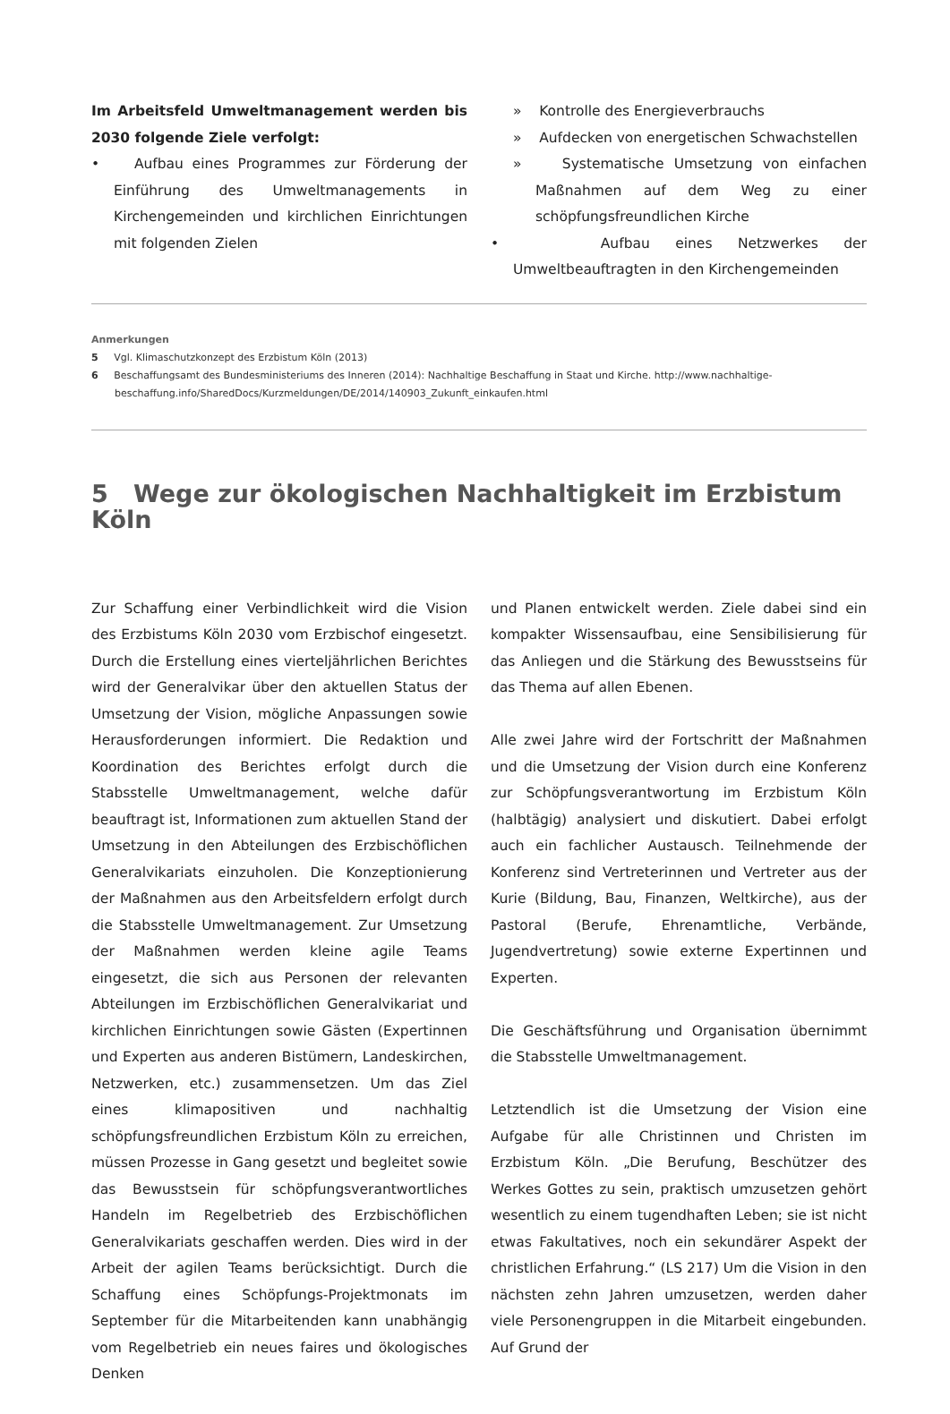Im Arbeitsfeld Umweltmanagement werden bis 2030 folgende Ziele verfolgt:
• Aufbau eines Programmes zur Förderung der Einführung des Umweltmanagements in Kirchengemeinden und kirchlichen Einrichtungen mit folgenden Zielen
» Kontrolle des Energieverbrauchs
» Aufdecken von energetischen Schwachstellen
» Systematische Umsetzung von einfachen Maßnahmen auf dem Weg zu einer schöpfungsfreundlichen Kirche
• Aufbau eines Netzwerkes der Umweltbeauftragten in den Kirchengemeinden
Anmerkungen
5 Vgl. Klimaschutzkonzept des Erzbistum Köln (2013)
6 Beschaffungsamt des Bundesministeriums des Inneren (2014): Nachhaltige Beschaffung in Staat und Kirche. http://www.nachhaltige-beschaffung.info/SharedDocs/Kurzmeldungen/DE/2014/140903_Zukunft_einkaufen.html
5 Wege zur ökologischen Nachhaltigkeit im Erzbistum Köln
Zur Schaffung einer Verbindlichkeit wird die Vision des Erzbistums Köln 2030 vom Erzbischof eingesetzt. Durch die Erstellung eines vierteljährlichen Berichtes wird der Generalvikar über den aktuellen Status der Umsetzung der Vision, mögliche Anpassungen sowie Herausforderungen informiert. Die Redaktion und Koordination des Berichtes erfolgt durch die Stabsstelle Umweltmanagement, welche dafür beauftragt ist, Informationen zum aktuellen Stand der Umsetzung in den Abteilungen des Erzbischöflichen Generalvikariats einzuholen. Die Konzeptionierung der Maßnahmen aus den Arbeitsfeldern erfolgt durch die Stabsstelle Umweltmanagement. Zur Umsetzung der Maßnahmen werden kleine agile Teams eingesetzt, die sich aus Personen der relevanten Abteilungen im Erzbischöflichen Generalvikariat und kirchlichen Einrichtungen sowie Gästen (Expertinnen und Experten aus anderen Bistümern, Landeskirchen, Netzwerken, etc.) zusammensetzen. Um das Ziel eines klimapositiven und nachhaltig schöpfungsfreundlichen Erzbistum Köln zu erreichen, müssen Prozesse in Gang gesetzt und begleitet sowie das Bewusstsein für schöpfungsverantwortliches Handeln im Regelbetrieb des Erzbischöflichen Generalvikariats geschaffen werden. Dies wird in der Arbeit der agilen Teams berücksichtigt. Durch die Schaffung eines Schöpfungs-Projektmonats im September für die Mitarbeitenden kann unabhängig vom Regelbetrieb ein neues faires und ökologisches Denken
und Planen entwickelt werden. Ziele dabei sind ein kompakter Wissensaufbau, eine Sensibilisierung für das Anliegen und die Stärkung des Bewusstseins für das Thema auf allen Ebenen.
Alle zwei Jahre wird der Fortschritt der Maßnahmen und die Umsetzung der Vision durch eine Konferenz zur Schöpfungsverantwortung im Erzbistum Köln (halbtägig) analysiert und diskutiert. Dabei erfolgt auch ein fachlicher Austausch. Teilnehmende der Konferenz sind Vertreterinnen und Vertreter aus der Kurie (Bildung, Bau, Finanzen, Weltkirche), aus der Pastoral (Berufe, Ehrenamtliche, Verbände, Jugendvertretung) sowie externe Expertinnen und Experten.
Die Geschäftsführung und Organisation übernimmt die Stabsstelle Umweltmanagement.
Letztendlich ist die Umsetzung der Vision eine Aufgabe für alle Christinnen und Christen im Erzbistum Köln. „Die Berufung, Beschützer des Werkes Gottes zu sein, praktisch umzusetzen gehört wesentlich zu einem tugendhaften Leben; sie ist nicht etwas Fakultatives, noch ein sekundärer Aspekt der christlichen Erfahrung.“ (LS 217) Um die Vision in den nächsten zehn Jahren umzusetzen, werden daher viele Personengruppen in die Mitarbeit eingebunden. Auf Grund der